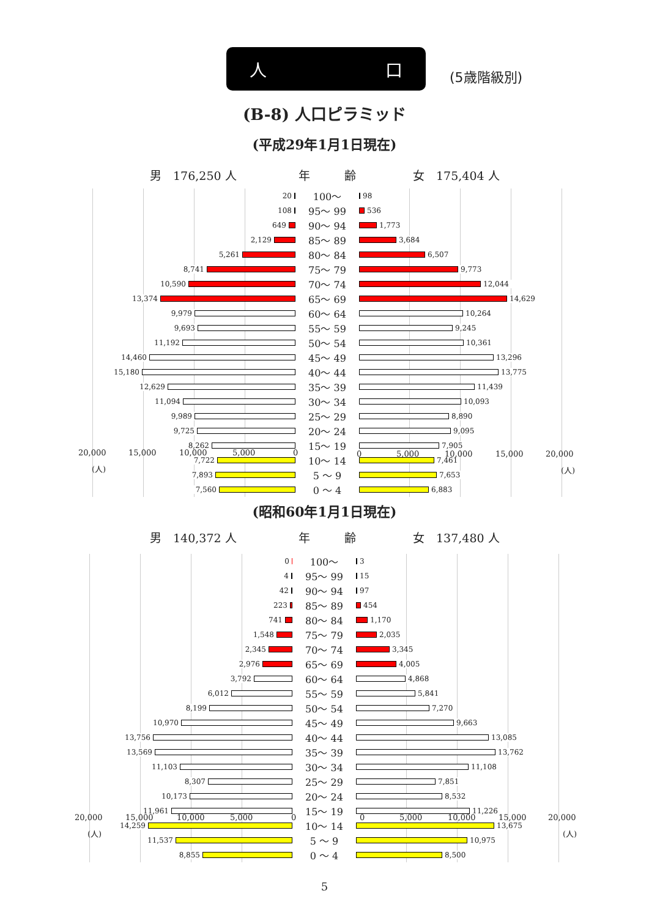人 口
(5歳階級別)
(B-8) 人口ピラミッド
(平成29年1月1日現在)
男　176,250 人 年 齢 女　175,404 人
| 20 | 100～ | 98 |
| 108 | 95～ 99 | 536 |
| 649 | 90～ 94 | 1,773 |
| 2,129 | 85～ 89 | 3,684 |
| 5,261 | 80～ 84 | 6,507 |
| 8,741 | 75～ 79 | 9,773 |
| 10,590 | 70～ 74 | 12,044 |
| 13,374 | 65～ 69 | 14,629 |
| 9,979 | 60～ 64 | 10,264 |
| 9,693 | 55～ 59 | 9,245 |
| 11,192 | 50～ 54 | 10,361 |
| 14,460 | 45～ 49 | 13,296 |
| 15,180 | 40～ 44 | 13,775 |
| 12,629 | 35～ 39 | 11,439 |
| 11,094 | 30～ 34 | 10,093 |
| 9,989 | 25～ 29 | 8,890 |
| 9,725 | 20～ 24 | 9,095 |
| 8,262 | 15～ 19 | 7,905 |
| 7,722 | 10～ 14 | 7,461 |
| 7,893 | 5 ～ 9 | 7,653 |
| 7,560 | 0 ～ 4 | 6,883 |
20,000 15,000 10,000 5,000 0 0 5,000 10,000 15,000 20,000
(人) (人)
(昭和60年1月1日現在)
男　140,372 人 年 齢 女　137,480 人
| 0 | 100～ | 3 |
| 4 | 95～ 99 | 15 |
| 42 | 90～ 94 | 97 |
| 223 | 85～ 89 | 454 |
| 741 | 80～ 84 | 1,170 |
| 1,548 | 75～ 79 | 2,035 |
| 2,345 | 70～ 74 | 3,345 |
| 2,976 | 65～ 69 | 4,005 |
| 3,792 | 60～ 64 | 4,868 |
| 6,012 | 55～ 59 | 5,841 |
| 8,199 | 50～ 54 | 7,270 |
| 10,970 | 45～ 49 | 9,663 |
| 13,756 | 40～ 44 | 13,085 |
| 13,569 | 35～ 39 | 13,762 |
| 11,103 | 30～ 34 | 11,108 |
| 8,307 | 25～ 29 | 7,851 |
| 10,173 | 20～ 24 | 8,532 |
| 11,961 | 15～ 19 | 11,226 |
| 14,259 | 10～ 14 | 13,675 |
| 11,537 | 5 ～ 9 | 10,975 |
| 8,855 | 0 ～ 4 | 8,500 |
20,000 15,000 10,000 5,000 0 0 5,000 10,000 15,000 20,000
(人) (人)
5